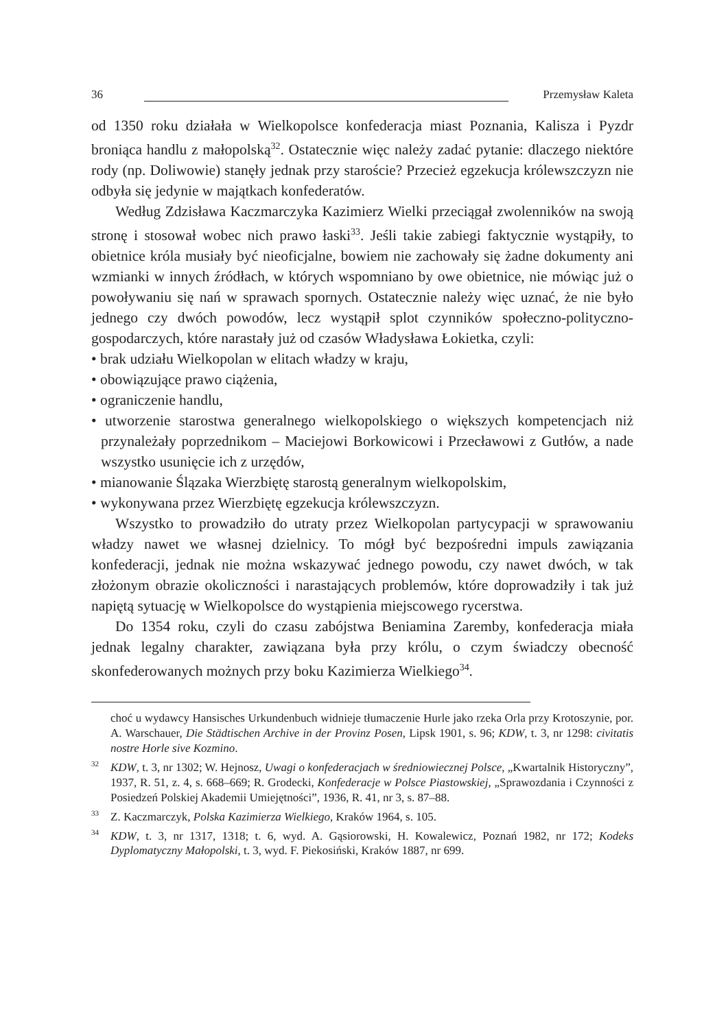36 Przemysław Kaleta
od 1350 roku działała w Wielkopolsce konfederacja miast Poznania, Kalisza i Pyzdr broniąca handlu z małopolską<sup>32</sup>. Ostatecznie więc należy zadać pytanie: dlaczego niektóre rody (np. Doliwowie) stanęły jednak przy staroście? Przecież egzekucja królewszczyzn nie odbyła się jedynie w majątkach konfederatów.
Według Zdzisława Kaczmarczyka Kazimierz Wielki przeciągał zwolenników na swoją stronę i stosował wobec nich prawo łaski<sup>33</sup>. Jeśli takie zabiegi faktycznie wystąpiły, to obietnice króla musiały być nieoficjalne, bowiem nie zachowały się żadne dokumenty ani wzmianki w innych źródłach, w których wspomniano by owe obietnice, nie mówiąc już o powoływaniu się nań w sprawach spornych. Ostatecznie należy więc uznać, że nie było jednego czy dwóch powodów, lecz wystąpił splot czynników społeczno-polityczno-gospodarczych, które narastały już od czasów Władysława Łokietka, czyli:
• brak udziału Wielkopolan w elitach władzy w kraju,
• obowiązujące prawo ciążenia,
• ograniczenie handlu,
• utworzenie starostwa generalnego wielkopolskiego o większych kompetencjach niż przynależały poprzednikom – Maciejowi Borkowicowi i Przecławowi z Gutłów, a nade wszystko usunięcie ich z urzędów,
• mianowanie Ślązaka Wierzbiętę starostą generalnym wielkopolskim,
• wykonywana przez Wierzbiętę egzekucja królewszczyzn.
Wszystko to prowadziło do utraty przez Wielkopolan partycypacji w sprawowaniu władzy nawet we własnej dzielnicy. To mógł być bezpośredni impuls zawiązania konfederacji, jednak nie można wskazywać jednego powodu, czy nawet dwóch, w tak złożonym obrazie okoliczności i narastających problemów, które doprowadziły i tak już napiętą sytuację w Wielkopolsce do wystąpienia miejscowego rycerstwa.
Do 1354 roku, czyli do czasu zabójstwa Beniamina Zaremby, konfederacja miała jednak legalny charakter, zawiązana była przy królu, o czym świadczy obecność skonfederowanych możnych przy boku Kazimierza Wielkiego<sup>34</sup>.
choć u wydawcy Hansisches Urkundenbuch widnieje tłumaczenie Hurle jako rzeka Orla przy Krotoszynie, por. A. Warschauer, Die Städtischen Archive in der Provinz Posen, Lipsk 1901, s. 96; KDW, t. 3, nr 1298: civitatis nostre Horle sive Kozmino.
<sup>32</sup> KDW, t. 3, nr 1302; W. Hejnosz, Uwagi o konfederacjach w średniowiecznej Polsce, „Kwartalnik Historyczny”, 1937, R. 51, z. 4, s. 668–669; R. Grodecki, Konfederacje w Polsce Piastowskiej, „Sprawozdania i Czynności z Posiedzeń Polskiej Akademii Umiejętności”, 1936, R. 41, nr 3, s. 87–88.
<sup>33</sup> Z. Kaczmarczyk, Polska Kazimierza Wielkiego, Kraków 1964, s. 105.
<sup>34</sup> KDW, t. 3, nr 1317, 1318; t. 6, wyd. A. Gąsiorowski, H. Kowalewicz, Poznań 1982, nr 172; Kodeks Dyplomatyczny Małopolski, t. 3, wyd. F. Piekosiński, Kraków 1887, nr 699.